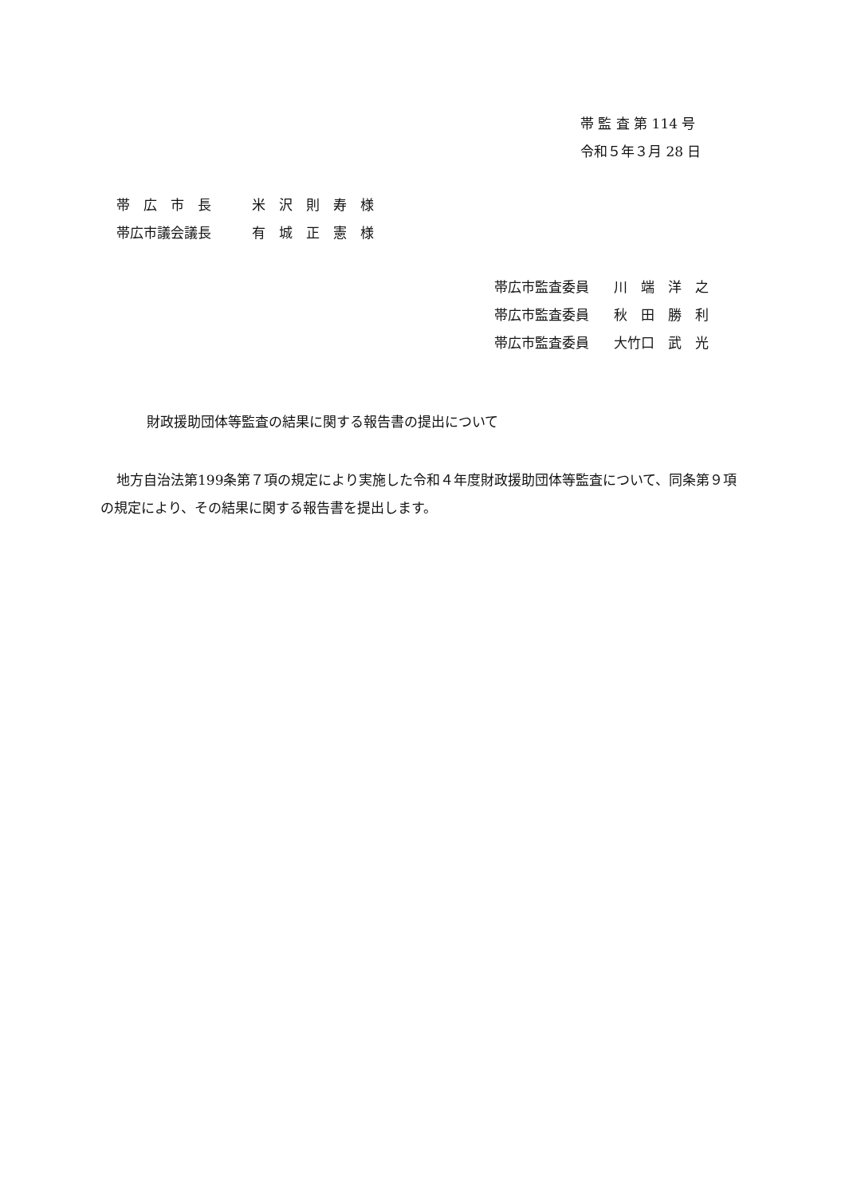帯 監 査 第 114 号
令和５年３月 28 日
帯　広　市　長 米　沢　則　寿　様
帯広市議会議長 有　城　正　憲　様
帯広市監査委員 川　端　洋　之
帯広市監査委員 秋　田　勝　利
帯広市監査委員 大竹口　武　光
財政援助団体等監査の結果に関する報告書の提出について
地方自治法第199条第７項の規定により実施した令和４年度財政援助団体等監査について、同条第９項の規定により、その結果に関する報告書を提出します。